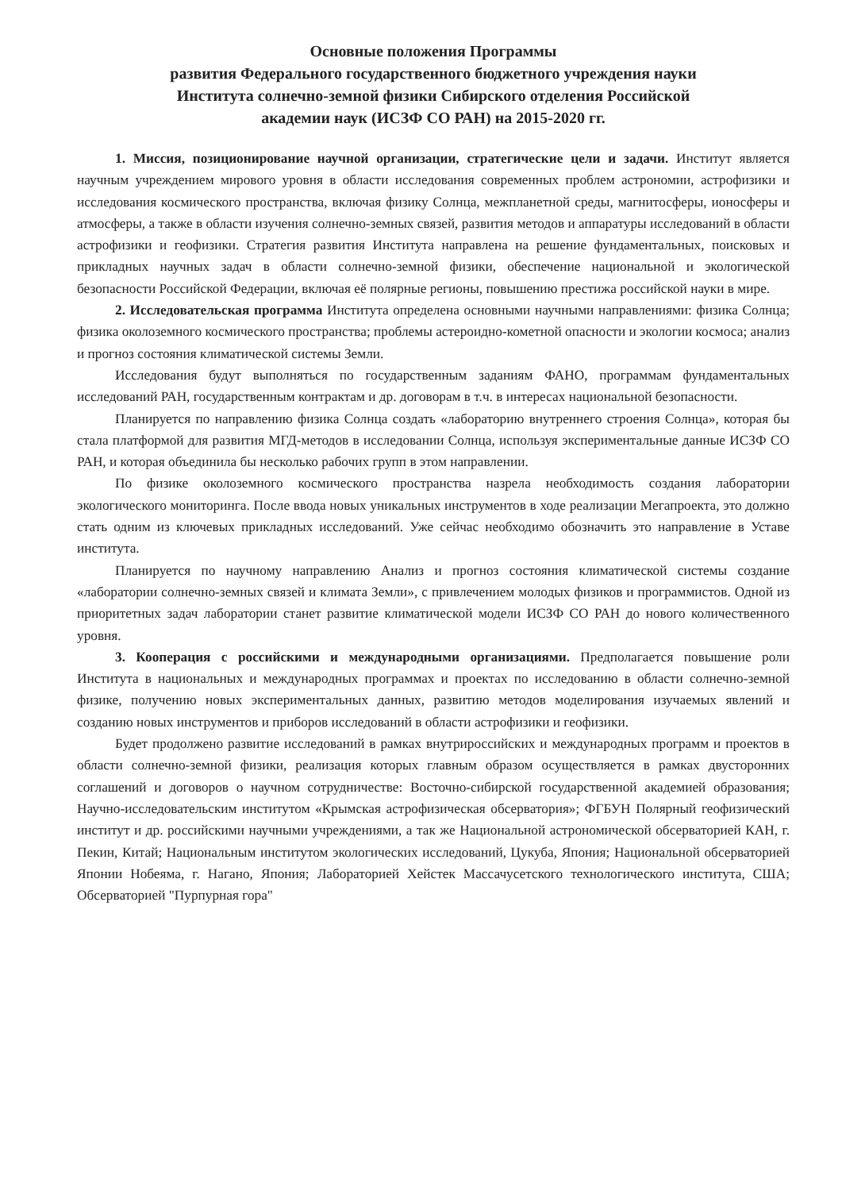Основные положения Программы
развития Федерального государственного бюджетного учреждения науки
Института солнечно-земной физики Сибирского отделения Российской
академии наук (ИСЗФ СО РАН) на 2015-2020 гг.
1. Миссия, позиционирование научной организации, стратегические цели и задачи. Институт является научным учреждением мирового уровня в области исследования современных проблем астрономии, астрофизики и исследования космического пространства, включая физику Солнца, межпланетной среды, магнитосферы, ионосферы и атмосферы, а также в области изучения солнечно-земных связей, развития методов и аппаратуры исследований в области астрофизики и геофизики. Стратегия развития Института направлена на решение фундаментальных, поисковых и прикладных научных задач в области солнечно-земной физики, обеспечение национальной и экологической безопасности Российской Федерации, включая её полярные регионы, повышению престижа российской науки в мире.
2. Исследовательская программа Института определена основными научными направлениями: физика Солнца; физика околоземного космического пространства; проблемы астероидно-кометной опасности и экологии космоса; анализ и прогноз состояния климатической системы Земли.
Исследования будут выполняться по государственным заданиям ФАНО, программам фундаментальных исследований РАН, государственным контрактам и др. договорам в т.ч. в интересах национальной безопасности.
Планируется по направлению физика Солнца создать «лабораторию внутреннего строения Солнца», которая бы стала платформой для развития МГД-методов в исследовании Солнца, используя экспериментальные данные ИСЗФ СО РАН, и которая объединила бы несколько рабочих групп в этом направлении.
По физике околоземного космического пространства назрела необходимость создания лаборатории экологического мониторинга. После ввода новых уникальных инструментов в ходе реализации Мегапроекта, это должно стать одним из ключевых прикладных исследований. Уже сейчас необходимо обозначить это направление в Уставе института.
Планируется по научному направлению Анализ и прогноз состояния климатической системы создание «лаборатории солнечно-земных связей и климата Земли», с привлечением молодых физиков и программистов. Одной из приоритетных задач лаборатории станет развитие климатической модели ИСЗФ СО РАН до нового количественного уровня.
3. Кооперация с российскими и международными организациями. Предполагается повышение роли Института в национальных и международных программах и проектах по исследованию в области солнечно-земной физике, получению новых экспериментальных данных, развитию методов моделирования изучаемых явлений и созданию новых инструментов и приборов исследований в области астрофизики и геофизики.
Будет продолжено развитие исследований в рамках внутрироссийских и международных программ и проектов в области солнечно-земной физики, реализация которых главным образом осуществляется в рамках двусторонних соглашений и договоров о научном сотрудничестве: Восточно-сибирской государственной академией образования; Научно-исследовательским институтом «Крымская астрофизическая обсерватория»; ФГБУН Полярный геофизический институт и др. российскими научными учреждениями, а так же Национальной астрономической обсерваторией КАН, г. Пекин, Китай; Национальным институтом экологических исследований, Цукуба, Япония; Национальной обсерваторией Японии Нобеяма, г. Нагано, Япония; Лабораторией Хейстек Массачусетского технологического института, США; Обсерваторией "Пурпурная гора"